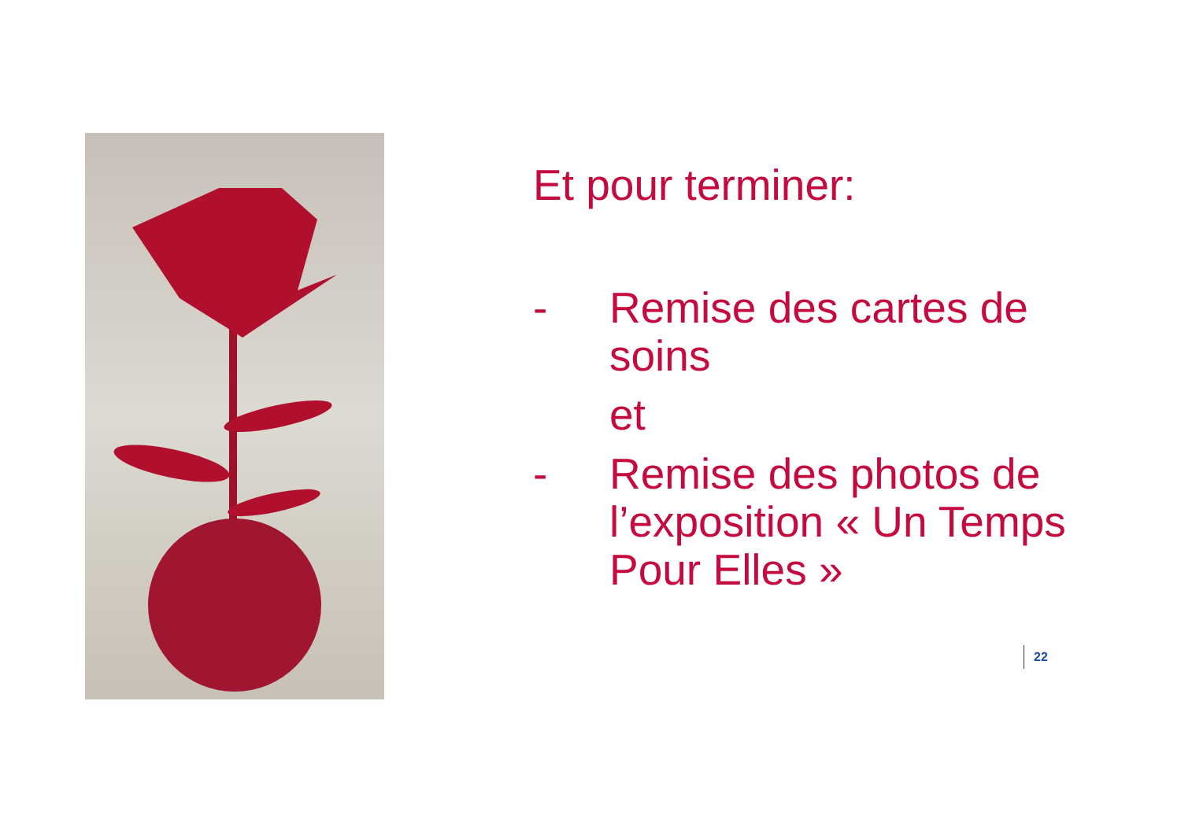Et pour terminer:
- Remise des cartes de soins
et
- Remise des photos de l’exposition « Un Temps Pour Elles »
22